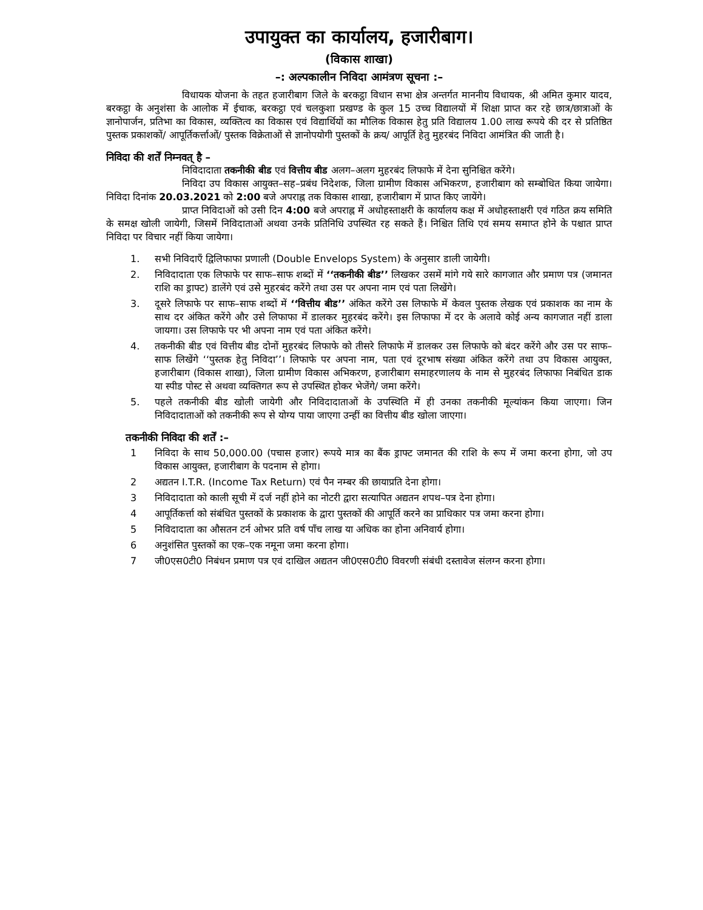उपायुक्त का कार्यालय, हजारीबाग।
(विकास शाखा)
–: अल्पकालीन निविदा आमंत्रण सूचना :–
विधायक योजना के तहत हजारीबाग जिले के बरकट्ठा विधान सभा क्षेत्र अन्तर्गत माननीय विधायक, श्री अमित कुमार यादव, बरकट्ठा के अनुशंसा के आलोक में ईचाक, बरकट्ठा एवं चलकुशा प्रखण्ड के कुल 15 उच्च विद्यालयों में शिक्षा प्राप्त कर रहे छात्र/छात्राओं के ज्ञानोपार्जन, प्रतिभा का विकास, व्यक्तित्व का विकास एवं विद्यार्थियों का मौलिक विकास हेतु प्रति विद्यालय 1.00 लाख रूपये की दर से प्रतिष्ठित पुस्तक प्रकाशकों/ आपूर्तिकर्त्ताओं/ पुस्तक विक्रेताओं से ज्ञानोपयोगी पुस्तकों के क्रय/ आपूर्ति हेतु मुहरबंद निविदा आमंत्रित की जाती है।
निविदा की शर्तें निम्नवत् है –
निविदादाता तकनीकी बीड एवं वित्तीय बीड अलग–अलग मुहरबंद लिफाफे में देना सुनिश्चित करेंगे।
निविदा उप विकास आयुक्त–सह–प्रबंध निदेशक, जिला ग्रामीण विकास अभिकरण, हजारीबाग को सम्बोधित किया जायेगा। निविदा दिनांक 20.03.2021 को 2:00 बजे अपराह्न तक विकास शाखा, हजारीबाग में प्राप्त किए जायेंगे।
प्राप्त निविदाओं को उसी दिन 4:00 बजे अपराह्न में अधोहस्ताक्षरी के कार्यालय कक्ष में अधोहस्ताक्षरी एवं गठित क्रय समिति के समक्ष खोली जायेगी, जिसमें निविदाताओं अथवा उनके प्रतिनिधि उपस्थित रह सकते हैं। निश्चित तिथि एवं समय समाप्त होने के पश्चात प्राप्त निविदा पर विचार नहीं किया जायेगा।
1. सभी निविदाएँ द्विलिफाफा प्रणाली (Double Envelops System) के अनुसार डाली जायेगी।
2. निविदादाता एक लिफाफे पर साफ–साफ शब्दों में ‘‘तकनीकी बीड’’ लिखकर उसमें मांगे गये सारे कागजात और प्रमाण पत्र (जमानत राशि का ड्राफ्ट) डालेंगे एवं उसे मुहरबंद करेंगे तथा उस पर अपना नाम एवं पता लिखेंगे।
3. दूसरे लिफाफे पर साफ–साफ शब्दों में ‘‘वित्तीय बीड’’ अंकित करेंगे उस लिफाफे में केवल पुस्तक लेखक एवं प्रकाशक का नाम के साथ दर अंकित करेंगे और उसे लिफाफा में डालकर मुहरबंद करेंगे। इस लिफाफा में दर के अलावे कोई अन्य कागजात नहीं डाला जायगा। उस लिफाफे पर भी अपना नाम एवं पता अंकित करेंगे।
4. तकनीकी बीड एवं वित्तीय बीड दोनों मुहरबंद लिफाफे को तीसरे लिफाफे में डालकर उस लिफाफे को बंदर करेंगे और उस पर साफ–साफ लिखेंगे ‘‘पुस्तक हेतु निविदा’’। लिफाफे पर अपना नाम, पता एवं दूरभाष संख्या अंकित करेंगे तथा उप विकास आयुक्त, हजारीबाग (विकास शाखा), जिला ग्रामीण विकास अभिकरण, हजारीबाग समाहरणालय के नाम से मुहरबंद लिफाफा निबंधित डाक या स्पीड पोस्ट से अथवा व्यक्तिगत रूप से उपस्थित होकर भेजेंगे/ जमा करेंगे।
5. पहले तकनीकी बीड खोली जायेगी और निविदादाताओं के उपस्थिति में ही उनका तकनीकी मूल्यांकन किया जाएगा। जिन निविदादाताओं को तकनीकी रूप से योग्य पाया जाएगा उन्हीं का वित्तीय बीड खोला जाएगा।
तकनीकी निविदा की शर्तें :–
1 निविदा के साथ 50,000.00 (पचास हजार) रूपये मात्र का बैंक ड्राफ्ट जमानत की राशि के रूप में जमा करना होगा, जो उप विकास आयुक्त, हजारीबाग के पदनाम से होगा।
2 अद्यतन I.T.R. (Income Tax Return) एवं पैन नम्बर की छायाप्रति देना होगा।
3 निविदादाता को काली सूची में दर्ज नहीं होने का नोटरी द्वारा सत्यापित अद्यतन शपथ–पत्र देना होगा।
4 आपूर्तिकर्त्ता को संबंधित पुस्तकों के प्रकाशक के द्वारा पुस्तकों की आपूर्ति करने का प्राधिकार पत्र जमा करना होगा।
5 निविदादाता का औसतन टर्न ओभर प्रति वर्ष पाँच लाख या अधिक का होना अनिवार्य होगा।
6 अनुशंसित पुस्तकों का एक–एक नमूना जमा करना होगा।
7 जी0एस0टी0 निबंधन प्रमाण पत्र एवं दाखिल अद्यतन जी0एस0टी0 विवरणी संबंधी दस्तावेज संलग्न करना होगा।